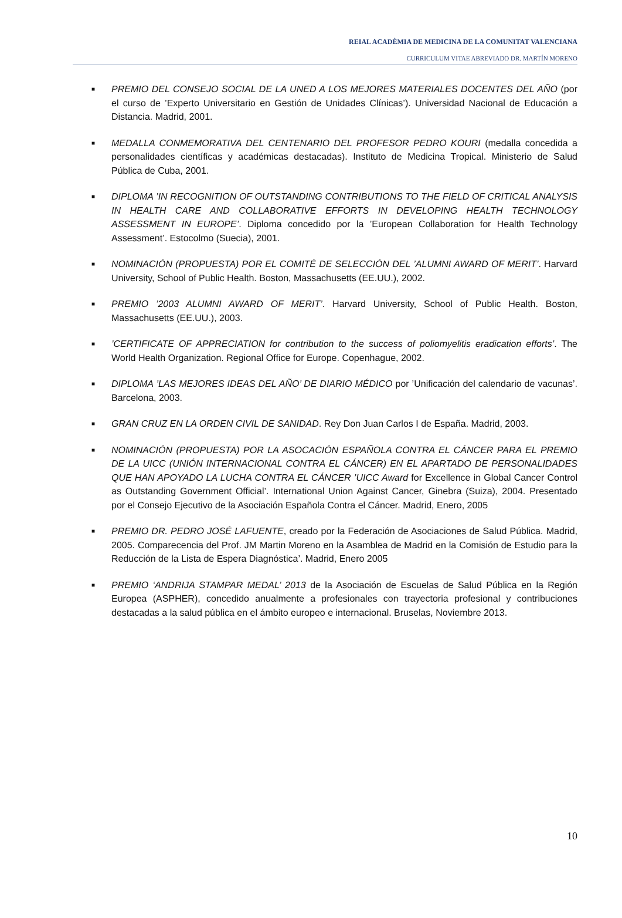REIAL ACADÈMIA DE MEDICINA DE LA COMUNITAT VALENCIANA
CURRICULUM VITAE ABREVIADO DR. MARTÍN MORENO
■ PREMIO DEL CONSEJO SOCIAL DE LA UNED A LOS MEJORES MATERIALES DOCENTES DEL AÑO (por el curso de ’Experto Universitario en Gestión de Unidades Clínicas’). Universidad Nacional de Educación a Distancia. Madrid, 2001.
■ MEDALLA CONMEMORATIVA DEL CENTENARIO DEL PROFESOR PEDRO KOURI (medalla concedida a personalidades científicas y académicas destacadas). Instituto de Medicina Tropical. Ministerio de Salud Pública de Cuba, 2001.
■ DIPLOMA ’IN RECOGNITION OF OUTSTANDING CONTRIBUTIONS TO THE FIELD OF CRITICAL ANALYSIS IN HEALTH CARE AND COLLABORATIVE EFFORTS IN DEVELOPING HEALTH TECHNOLOGY ASSESSMENT IN EUROPE’. Diploma concedido por la ’European Collaboration for Health Technology Assessment’. Estocolmo (Suecia), 2001.
■ NOMINACIÓN (PROPUESTA) POR EL COMITÉ DE SELECCIÓN DEL ’ALUMNI AWARD OF MERIT’. Harvard University, School of Public Health. Boston, Massachusetts (EE.UU.), 2002.
■ PREMIO ’2003 ALUMNI AWARD OF MERIT’. Harvard University, School of Public Health. Boston, Massachusetts (EE.UU.), 2003.
■’CERTIFICATE OF APPRECIATION for contribution to the success of poliomyelitis eradication efforts’. The World Health Organization. Regional Office for Europe. Copenhague, 2002.
■ DIPLOMA ’LAS MEJORES IDEAS DEL AÑO’ DE DIARIO MÉDICO por ’Unificación del calendario de vacunas’. Barcelona, 2003.
■ GRAN CRUZ EN LA ORDEN CIVIL DE SANIDAD. Rey Don Juan Carlos I de España. Madrid, 2003.
■ NOMINACIÓN (PROPUESTA) POR LA ASOCACIÓN ESPAÑOLA CONTRA EL CÁNCER PARA EL PREMIO DE LA UICC (UNIÓN INTERNACIONAL CONTRA EL CÁNCER) EN EL APARTADO DE PERSONALIDADES QUE HAN APOYADO LA LUCHA CONTRA EL CÁNCER ’UICC Award for Excellence in Global Cancer Control as Outstanding Government Official’. International Union Against Cancer, Ginebra (Suiza), 2004. Presentado por el Consejo Ejecutivo de la Asociación Española Contra el Cáncer. Madrid, Enero, 2005
■ PREMIO DR. PEDRO JOSÉ LAFUENTE, creado por la Federación de Asociaciones de Salud Pública. Madrid, 2005. Comparecencia del Prof. JM Martin Moreno en la Asamblea de Madrid en la Comisión de Estudio para la Reducción de la Lista de Espera Diagnóstica’. Madrid, Enero 2005
■ PREMIO ‘ANDRIJA STAMPAR MEDAL’ 2013 de la Asociación de Escuelas de Salud Pública en la Región Europea (ASPHER), concedido anualmente a profesionales con trayectoria profesional y contribuciones destacadas a la salud pública en el ámbito europeo e internacional. Bruselas, Noviembre 2013.
10